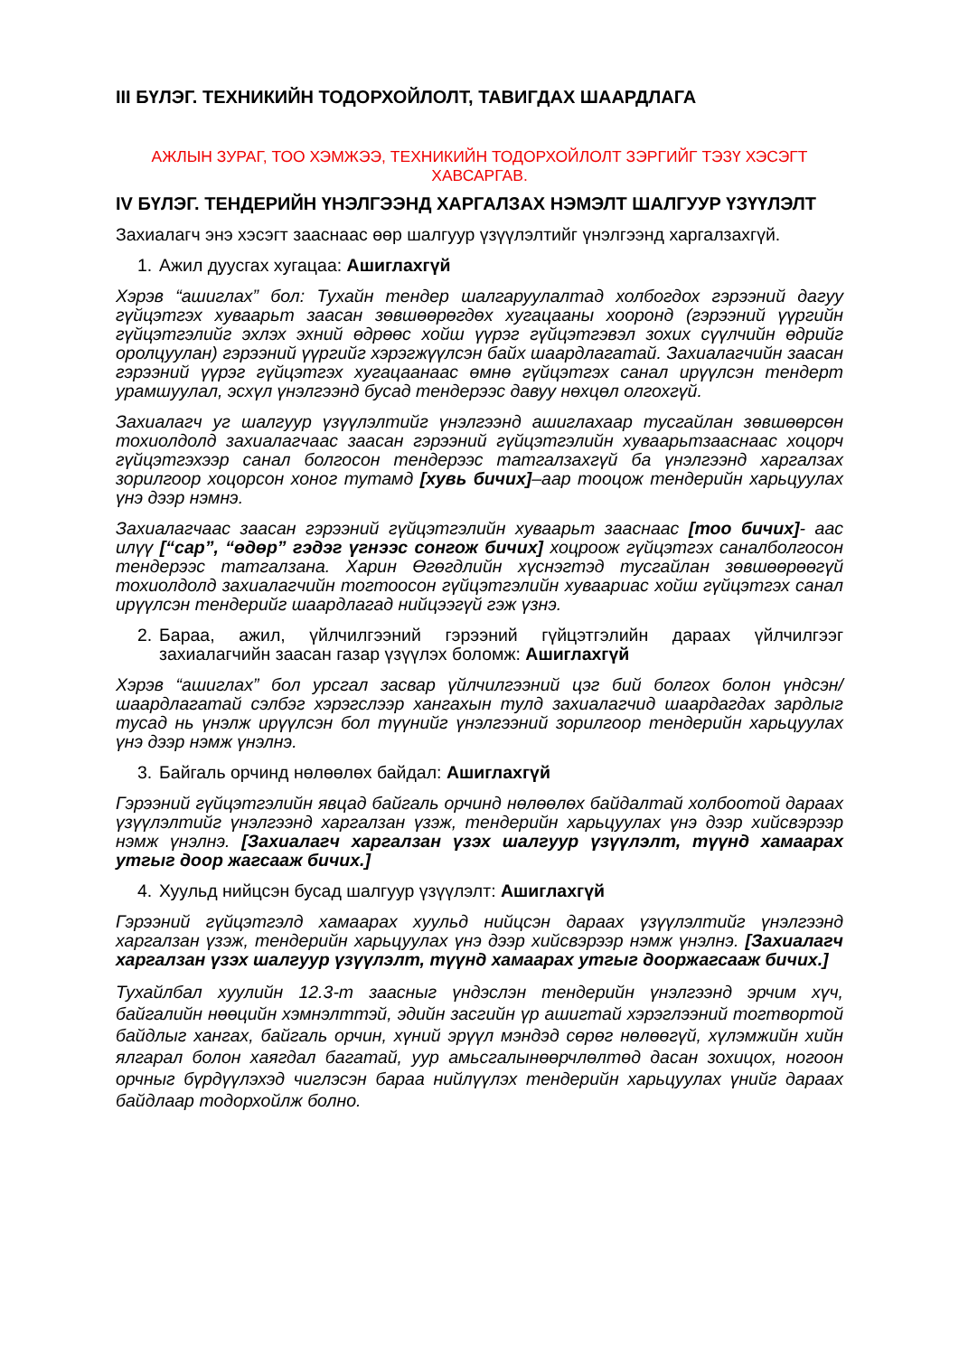III БҮЛЭГ. ТЕХНИКИЙН ТОДОРХОЙЛОЛТ, ТАВИГДАХ ШААРДЛАГА
АЖЛЫН ЗУРАГ, ТОО ХЭМЖЭЭ, ТЕХНИКИЙН ТОДОРХОЙЛОЛТ ЗЭРГИЙГ ТЭЗҮ ХЭСЭГТ ХАВСАРГАВ.
IV БҮЛЭГ. ТЕНДЕРИЙН ҮНЭЛГЭЭНД ХАРГАЛЗАХ НЭМЭЛТ ШАЛГУУР ҮЗҮҮЛЭЛТ
Захиалагч энэ хэсэгт зааснаас өөр шалгуур үзүүлэлтийг үнэлгээнд харгалзахгүй.
1. Ажил дуусгах хугацаа: Ашиглахгүй
Хэрэв “ашиглах” бол: Тухайн тендер шалгаруулалтад холбогдох гэрээний дагуу гүйцэтгэх хуваарьт заасан зөвшөөрөгдөх хугацааны хооронд (гэрээний үүргийн гүйцэтгэлийг эхлэх эхний өдрөөс хойш үүрэг гүйцэтгэвэл зохих сүүлчийн өдрийг оролцуулан) гэрээний үүргийг хэрэгжүүлсэн байх шаардлагатай. Захиалагчийн заасан гэрээний үүрэг гүйцэтгэх хугацаанаас өмнө гүйцэтгэх санал ирүүлсэн тендерт урамшуулал, эсхүл үнэлгээнд бусад тендерээс давуу нөхцөл олгохгүй.
Захиалагч уг шалгуур үзүүлэлтийг үнэлгээнд ашиглахаар тусгайлан зөвшөөрсөн тохиолдолд захиалагчаас заасан гэрээний гүйцэтгэлийн хуваарьтзааснаас хоцорч гүйцэтгэхээр санал болгосон тендерээс татгалзахгүй ба үнэлгээнд харгалзах зорилгоор хоцорсон хоног тутамд [хувь бичих]–аар тооцож тендерийн харьцуулах үнэ дээр нэмнэ.
Захиалагчаас заасан гэрээний гүйцэтгэлийн хуваарьт зааснаас [тоо бичих]- аас илүү [“сар”, “өдөр” гэдэг үгнээс сонгож бичих] хоцроож гүйцэтгэх саналболгосон тендерээс татгалзана. Харин Өгөгдлийн хүснэгтэд тусгайлан зөвшөөрөөгүй тохиолдолд захиалагчийн тогтоосон гүйцэтгэлийн хуваариас хойш гүйцэтгэх санал ирүүлсэн тендерийг шаардлагад нийцээгүй гэж үзнэ.
2. Бараа, ажил, үйлчилгээний гэрээний гүйцэтгэлийн дараах үйлчилгээг захиалагчийн заасан газар үзүүлэх боломж: Ашиглахгүй
Хэрэв “ашиглах” бол урсгал засвар үйлчилгээний цэг бий болгох болон үндсэн/шаардлагатай сэлбэг хэрэгслээр хангахын тулд захиалагчид шаардагдах зардлыг тусад нь үнэлж ирүүлсэн бол түүнийг үнэлгээний зорилгоор тендерийн харьцуулах үнэ дээр нэмж үнэлнэ.
3. Байгаль орчинд нөлөөлөх байдал: Ашиглахгүй
Гэрээний гүйцэтгэлийн явцад байгаль орчинд нөлөөлөх байдалтай холбоотой дараах үзүүлэлтийг үнэлгээнд харгалзан үзэж, тендерийн харьцуулах үнэ дээр хийсвэрээр нэмж үнэлнэ. [Захиалагч харгалзан үзэх шалгуур үзүүлэлт, түүнд хамаарах утгыг доор жагсааж бичих.]
4. Хуульд нийцсэн бусад шалгуур үзүүлэлт: Ашиглахгүй
Гэрээний гүйцэтгэлд хамаарах хуульд нийцсэн дараах үзүүлэлтийг үнэлгээнд харгалзан үзэж, тендерийн харьцуулах үнэ дээр хийсвэрээр нэмж үнэлнэ. [Захиалагч харгалзан үзэх шалгуур үзүүлэлт, түүнд хамаарах утгыг дооржагсааж бичих.]
Тухайлбал хуулийн 12.3-т заасныг үндэслэн тендерийн үнэлгээнд эрчим хүч, байгалийн нөөцийн хэмнэлттэй, эдийн засгийн үр ашигтай хэрэглээний тогтвортой байдлыг хангах, байгаль орчин, хүний эрүүл мэндэд сөрөг нөлөөгүй, хүлэмжийн хийн ялгарал болон хаягдал багатай, уур амьсгалынөөрчлөлтөд дасан зохицох, ногоон орчныг бүрдүүлэхэд чиглэсэн бараа нийлүүлэх тендерийн харьцуулах үнийг дараах байдлаар тодорхойлж болно.